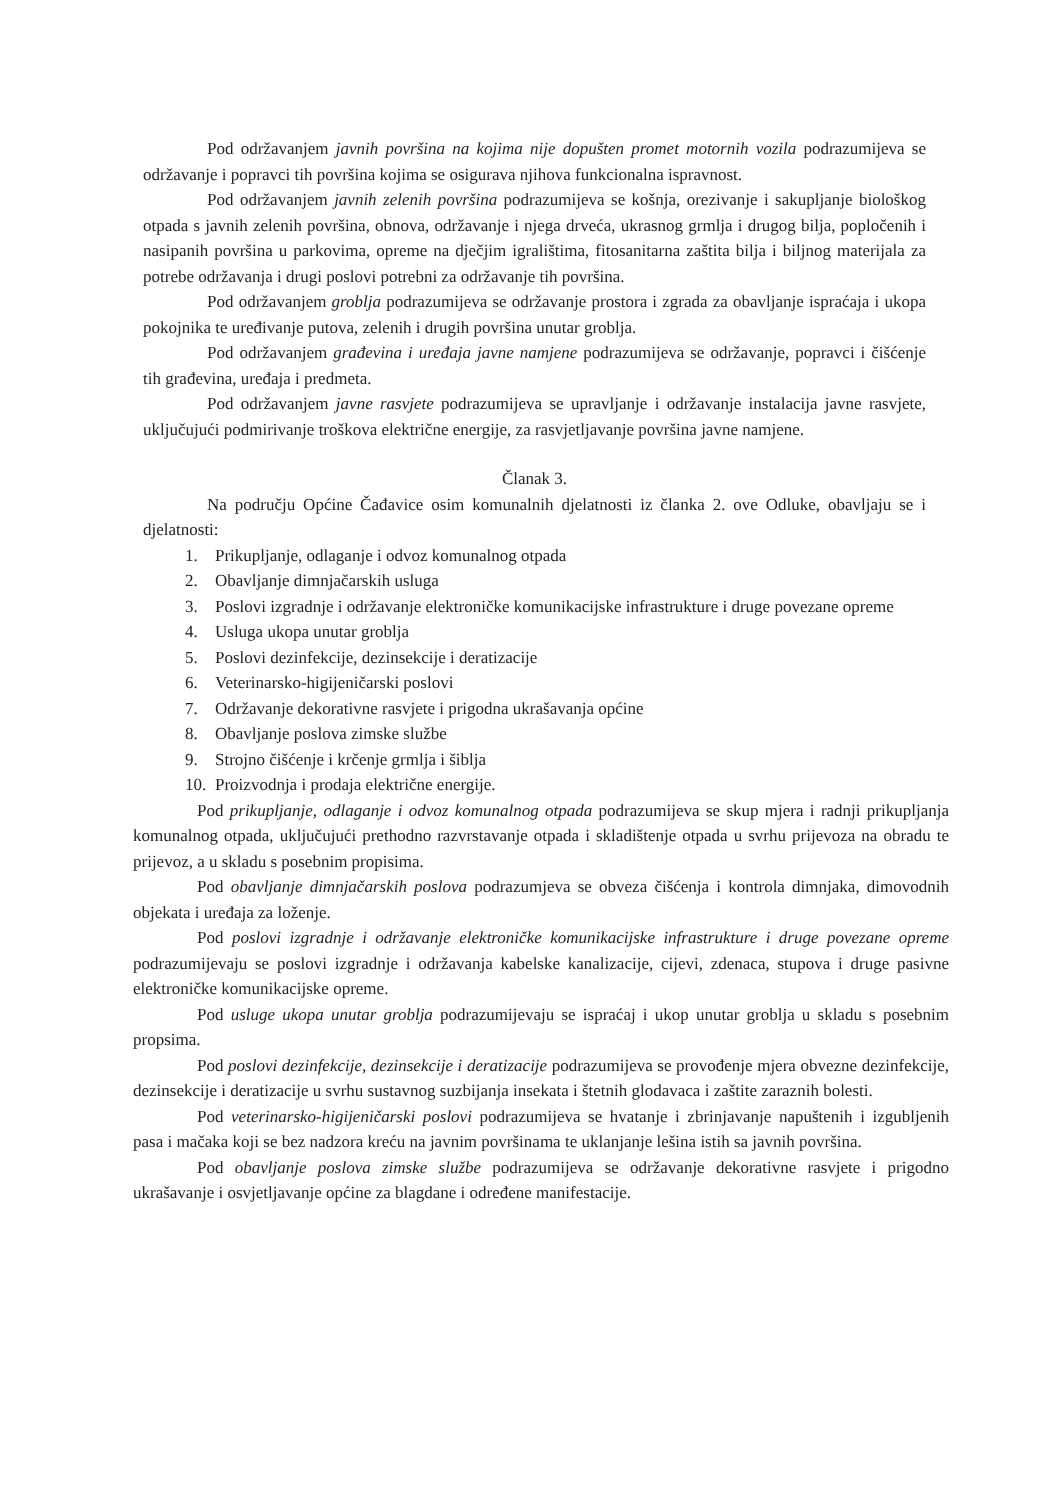Pod održavanjem javnih površina na kojima nije dopušten promet motornih vozila podrazumijeva se održavanje i popravci tih površina kojima se osigurava njihova funkcionalna ispravnost.
Pod održavanjem javnih zelenih površina podrazumijeva se košnja, orezivanje i sakupljanje biološkog otpada s javnih zelenih površina, obnova, održavanje i njega drveća, ukrasnog grmlja i drugog bilja, popločenih i nasipanih površina u parkovima, opreme na dječjim igralištima, fitosanitarna zaštita bilja i biljnog materijala za potrebe održavanja i drugi poslovi potrebni za održavanje tih površina.
Pod održavanjem groblja podrazumijeva se održavanje prostora i zgrada za obavljanje ispraćaja i ukopa pokojnika te uređivanje putova, zelenih i drugih površina unutar groblja.
Pod održavanjem građevina i uređaja javne namjene podrazumijeva se održavanje, popravci i čišćenje tih građevina, uređaja i predmeta.
Pod održavanjem javne rasvjete podrazumijeva se upravljanje i održavanje instalacija javne rasvjete, uključujući podmirivanje troškova električne energije, za rasvjetljavanje površina javne namjene.
Članak 3.
Na području Općine Čađavice osim komunalnih djelatnosti iz članka 2. ove Odluke, obavljaju se i djelatnosti:
1. Prikupljanje, odlaganje i odvoz komunalnog otpada
2. Obavljanje dimnjačarskih usluga
3. Poslovi izgradnje i održavanje elektroničke komunikacijske infrastrukture i druge povezane opreme
4. Usluga ukopa unutar groblja
5. Poslovi dezinfekcije, dezinsekcije i deratizacije
6. Veterinarsko-higijeničarski poslovi
7. Održavanje dekorativne rasvjete i prigodna ukrašavanja općine
8. Obavljanje poslova zimske službe
9. Strojno čišćenje i krčenje grmlja i šiblja
10. Proizvodnja i prodaja električne energije.
Pod prikupljanje, odlaganje i odvoz komunalnog otpada podrazumijeva se skup mjera i radnji prikupljanja komunalnog otpada, uključujući prethodno razvrstavanje otpada i skladištenje otpada u svrhu prijevoza na obradu te prijevoz, a u skladu s posebnim propisima.
Pod obavljanje dimnjačarskih poslova podrazumjeva se obveza čišćenja i kontrola dimnjaka, dimovodnih objekata i uređaja za loženje.
Pod poslovi izgradnje i održavanje elektroničke komunikacijske infrastrukture i druge povezane opreme podrazumijevaju se poslovi izgradnje i održavanja kabelske kanalizacije, cijevi, zdenaca, stupova i druge pasivne elektroničke komunikacijske opreme.
Pod usluge ukopa unutar groblja podrazumijevaju se ispraćaj i ukop unutar groblja u skladu s posebnim propsima.
Pod poslovi dezinfekcije, dezinsekcije i deratizacije podrazumijeva se provođenje mjera obvezne dezinfekcije, dezinsekcije i deratizacije u svrhu sustavnog suzbijanja insekata i štetnih glodavaca i zaštite zaraznih bolesti.
Pod veterinarsko-higijeničarski poslovi podrazumijeva se hvatanje i zbrinjavanje napuštenih i izgubljenih pasa i mačaka koji se bez nadzora kreću na javnim površinama te uklanjanje lešina istih sa javnih površina.
Pod obavljanje poslova zimske službe podrazumijeva se održavanje dekorativne rasvjete i prigodno ukrašavanje i osvjetljavanje općine za blagdane i određene manifestacije.